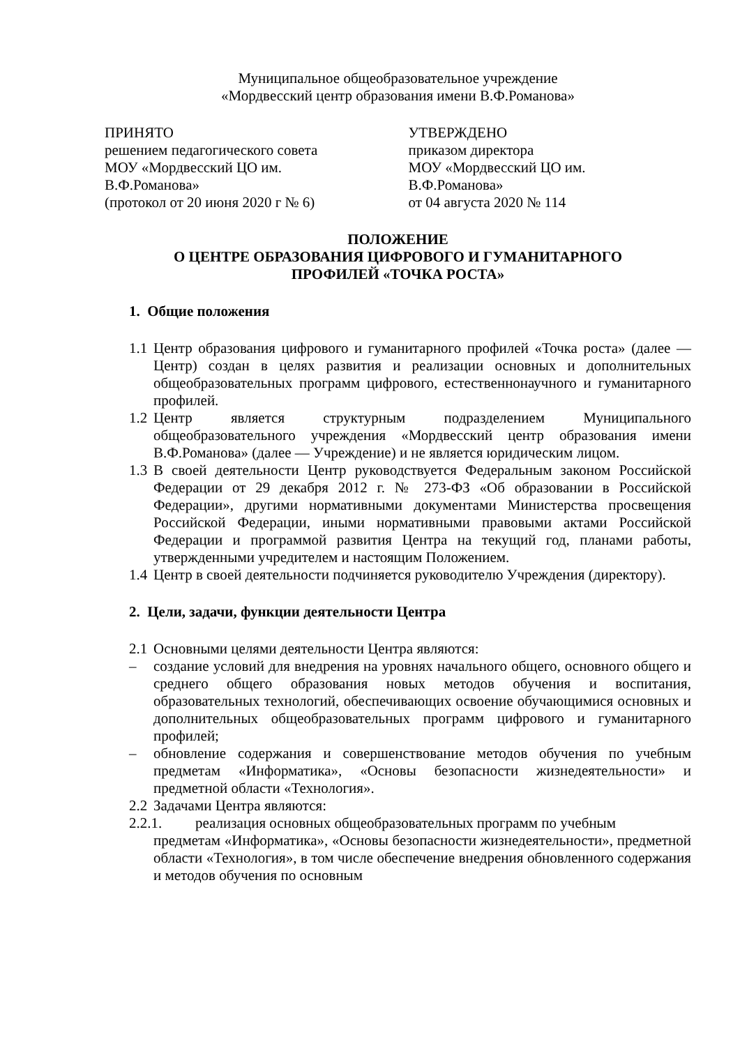Муниципальное общеобразовательное учреждение
«Мордвесский центр образования имени В.Ф.Романова»
ПРИНЯТО
решением педагогического совета
МОУ «Мордвесский ЦО им.
В.Ф.Романова»
(протокол от 20 июня 2020 г № 6)
УТВЕРЖДЕНО
приказом директора
МОУ «Мордвесский ЦО им.
В.Ф.Романова»
от 04 августа 2020 № 114
ПОЛОЖЕНИЕ
О ЦЕНТРЕ ОБРАЗОВАНИЯ ЦИФРОВОГО И ГУМАНИТАРНОГО
ПРОФИЛЕЙ «ТОЧКА РОСТА»
1. Общие положения
1.1
Центр образования цифрового и гуманитарного профилей «Точка роста» (далее — Центр) создан в целях развития и реализации основных и дополнительных общеобразовательных программ цифрового, естественнонаучного и гуманитарного профилей.
1.2
Центр является структурным подразделением Муниципального общеобразовательного учреждения «Мордвесский центр образования имени В.Ф.Романова» (далее — Учреждение) и не является юридическим лицом.
1.3
В своей деятельности Центр руководствуется Федеральным законом Российской Федерации от 29 декабря 2012 г. № 273-ФЗ «Об образовании в Российской Федерации», другими нормативными документами Министерства просвещения Российской Федерации, иными нормативными правовыми актами Российской Федерации и программой развития Центра на текущий год, планами работы, утвержденными учредителем и настоящим Положением.
1.4
Центр в своей деятельности подчиняется руководителю Учреждения (директору).
2. Цели, задачи, функции деятельности Центра
2.1
Основными целями деятельности Центра являются:
– создание условий для внедрения на уровнях начального общего, основного общего и среднего общего образования новых методов обучения и воспитания, образовательных технологий, обеспечивающих освоение обучающимися основных и дополнительных общеобразовательных программ цифрового и гуманитарного профилей;
– обновление содержания и совершенствование методов обучения по учебным предметам «Информатика», «Основы безопасности жизнедеятельности» и предметной области «Технология».
2.2
Задачами Центра являются:
2.2.1. реализация основных общеобразовательных программ по учебным
предметам «Информатика», «Основы безопасности жизнедеятельности», предметной области «Технология», в том числе обеспечение внедрения обновленного содержания и методов обучения по основным